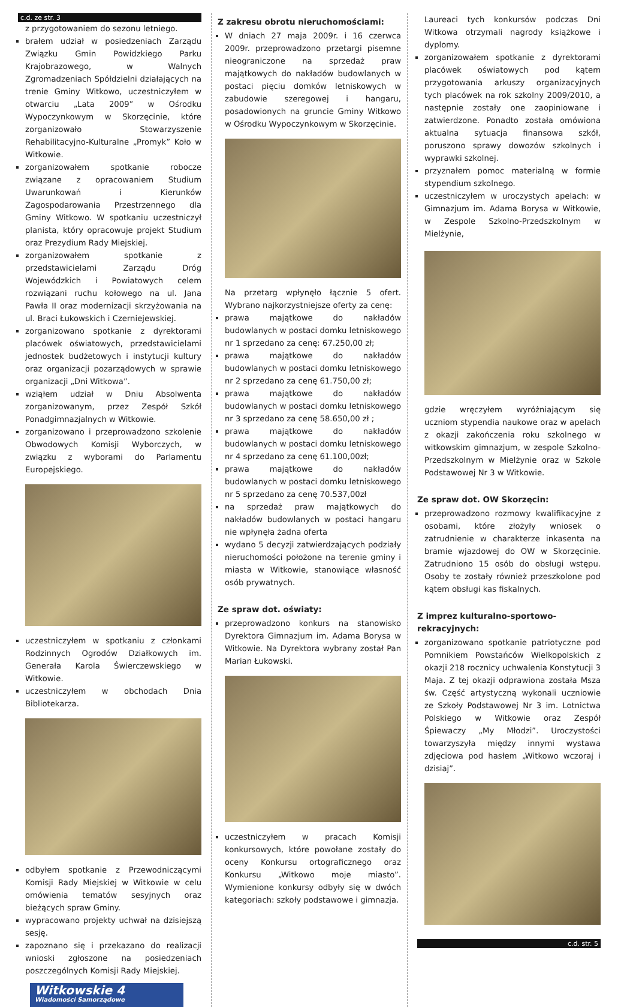c.d. ze str. 3
z przygotowaniem do sezonu letniego.
brałem udział w posiedzeniach Zarządu Związku Gmin Powidzkiego Parku Krajobrazowego, w Walnych Zgromadzeniach Spółdzielni działających na trenie Gminy Witkowo, uczestniczyłem w otwarciu „Lata 2009” w Ośrodku Wypoczynkowym w Skorzęcinie, które zorganizowało Stowarzyszenie Rehabilitacyjno-Kulturalne „Promyk” Koło w Witkowie.
zorganizowałem spotkanie robocze związane z opracowaniem Studium Uwarunkowań i Kierunków Zagospodarowania Przestrzennego dla Gminy Witkowo. W spotkaniu uczestniczył planista, który opracowuje projekt Studium oraz Prezydium Rady Miejskiej.
zorganizowałem spotkanie z przedstawicielami Zarządu Dróg Wojewódzkich i Powiatowych celem rozwiązani ruchu kołowego na ul. Jana Pawła II oraz modernizacji skrzyżowania na ul. Braci Łukowskich i Czerniejewskiej.
zorganizowano spotkanie z dyrektorami placówek oświatowych, przedstawicielami jednostek budżetowych i instytucji kultury oraz organizacji pozarządowych w sprawie organizacji „Dni Witkowa”.
wziąłem udział w Dniu Absolwenta zorganizowanym, przez Zespół Szkół Ponadgimnazjalnych w Witkowie.
zorganizowano i przeprowadzono szkolenie Obwodowych Komisji Wyborczych, w związku z wyborami do Parlamentu Europejskiego.
uczestniczyłem w spotkaniu z członkami Rodzinnych Ogrodów Działkowych im. Generała Karola Świerczewskiego w Witkowie.
uczestniczyłem w obchodach Dnia Bibliotekarza.
odbyłem spotkanie z Przewodniczącymi Komisji Rady Miejskiej w Witkowie w celu omówienia tematów sesyjnych oraz bieżących spraw Gminy.
wypracowano projekty uchwał na dzisiejszą sesję.
zapoznano się i przekazano do realizacji wnioski zgłoszone na posiedzeniach poszczególnych Komisji Rady Miejskiej.
Witkowskie 4
Wiadomości Samorządowe
Z zakresu obrotu nieruchomościami:
W dniach 27 maja 2009r. i 16 czerwca 2009r. przeprowadzono przetargi pisemne nieograniczone na sprzedaż praw majątkowych do nakładów budowlanych w postaci pięciu domków letniskowych w zabudowie szeregowej i hangaru, posadowionych na gruncie Gminy Witkowo w Ośrodku Wypoczynkowym w Skorzęcinie.
Na przetarg wpłynęło łącznie 5 ofert. Wybrano najkorzystniejsze oferty za cenę:
prawa majątkowe do nakładów budowlanych w postaci domku letniskowego nr 1 sprzedano za cenę: 67.250,00 zł;
prawa majątkowe do nakładów budowlanych w postaci domku letniskowego nr 2 sprzedano za cenę 61.750,00 zł;
prawa majątkowe do nakładów budowlanych w postaci domku letniskowego nr 3 sprzedano za cenę 58.650,00 zł ;
prawa majątkowe do nakładów budowlanych w postaci domku letniskowego nr 4 sprzedano za cenę 61.100,00zł;
prawa majątkowe do nakładów budowlanych w postaci domku letniskowego nr 5 sprzedano za cenę 70.537,00zł
na sprzedaż praw majątkowych do nakładów budowlanych w postaci hangaru nie wpłynęła żadna oferta
wydano 5 decyzji zatwierdzających podziały nieruchomości położone na terenie gminy i miasta w Witkowie, stanowiące własność osób prywatnych.
Ze spraw dot. oświaty:
przeprowadzono konkurs na stanowisko Dyrektora Gimnazjum im. Adama Borysa w Witkowie. Na Dyrektora wybrany został Pan Marian Łukowski.
uczestniczyłem w pracach Komisji konkursowych, które powołane zostały do oceny Konkursu ortograficznego oraz Konkursu „Witkowo moje miasto”. Wymienione konkursy odbyły się w dwóch kategoriach: szkoły podstawowe i gimnazja.
Laureaci tych konkursów podczas Dni Witkowa otrzymali nagrody książkowe i dyplomy.
zorganizowałem spotkanie z dyrektorami placówek oświatowych pod kątem przygotowania arkuszy organizacyjnych tych placówek na rok szkolny 2009/2010, a następnie zostały one zaopiniowane i zatwierdzone. Ponadto została omówiona aktualna sytuacja finansowa szkół, poruszono sprawy dowozów szkolnych i wyprawki szkolnej.
przyznałem pomoc materialną w formie stypendium szkolnego.
uczestniczyłem w uroczystych apelach: w Gimnazjum im. Adama Borysa w Witkowie, w Zespole Szkolno-Przedszkolnym w Mielżynie,
gdzie wręczyłem wyróżniającym się uczniom stypendia naukowe oraz w apelach z okazji zakończenia roku szkolnego w witkowskim gimnazjum, w zespole Szkolno-Przedszkolnym w Mielżynie oraz w Szkole Podstawowej Nr 3 w Witkowie.
Ze spraw dot. OW Skorzęcin:
przeprowadzono rozmowy kwalifikacyjne z osobami, które złożyły wniosek o zatrudnienie w charakterze inkasenta na bramie wjazdowej do OW w Skorzęcinie. Zatrudniono 15 osób do obsługi wstępu. Osoby te zostały również przeszkolone pod kątem obsługi kas fiskalnych.
Z imprez kulturalno-sportowo-rekracyjnych:
zorganizowano spotkanie patriotyczne pod Pomnikiem Powstańców Wielkopolskich z okazji 218 rocznicy uchwalenia Konstytucji 3 Maja. Z tej okazji odprawiona została Msza św. Część artystyczną wykonali uczniowie ze Szkoły Podstawowej Nr 3 im. Lotnictwa Polskiego w Witkowie oraz Zespół Śpiewaczy „My Młodzi”. Uroczystości towarzyszyła między innymi wystawa zdjęciowa pod hasłem „Witkowo wczoraj i dzisiaj”.
c.d. str. 5